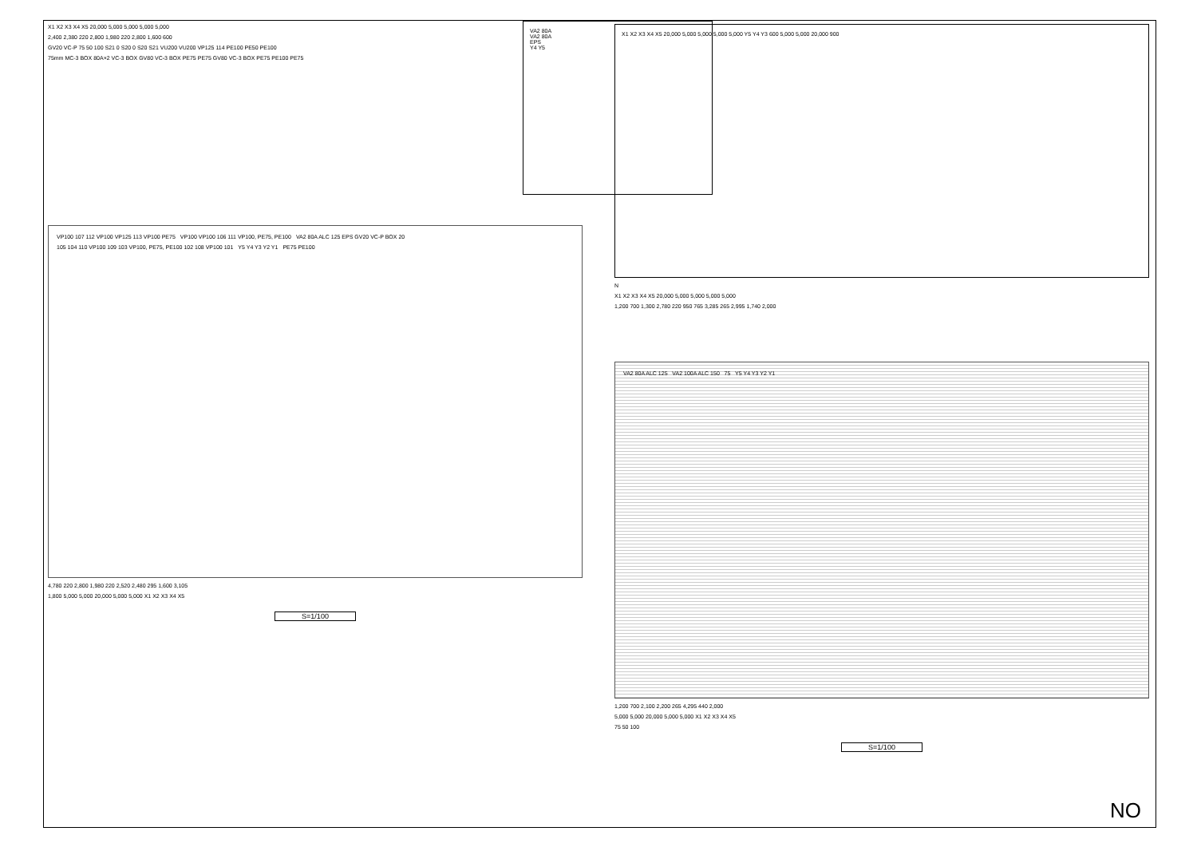VA2 80A
VA2 80A
EPS
Y4 Y5
X1 X2 X3 X4 X5 20,000 5,000 5,000 5,000 5,000
2,400 2,380 220 2,800 1,980 220 2,800 1,600 600
GV20 VC-P 75 50 100 S21 0 S20 0 S20 S21 VU200 VU200 VP125 114 PE100 PE50 PE100
75mm MC-3 BOX 80A×2 VC-3 BOX GV80 VC-3 BOX PE75 PE75 GV80 VC-3 BOX PE75 PE100 PE75
VP100 107 112 VP100 VP125 113 VP100 PE75 VP100 VP100 106 111 VP100, PE75, PE100 VA2 80A ALC 125 EPS GV20 VC-P BOX 20 105 104 110 VP100 109 103 VP100, PE75, PE100 102 108 VP100 101 Y5 Y4 Y3 Y2 Y1 PE75 PE100
4,780 220 2,800 1,980 220 2,520 2,480 295 1,600 3,105
1,800 5,000 5,000 20,000 5,000 5,000 X1 X2 X3 X4 X5
S=1/100
X1 X2 X3 X4 X5 20,000 5,000 5,000 5,000 5,000 Y5 Y4 Y3 600 5,000 5,000 20,000 900
N
X1 X2 X3 X4 X5 20,000 5,000 5,000 5,000 5,000
1,200 700 1,300 2,780 220 950 765 3,285 265 2,995 1,740 2,000
VA2 80A ALC 125 VA2 100A ALC 150 75 Y5 Y4 Y3 Y2 Y1
1,200 700 2,100 2,200 265 4,295 440 2,000
5,000 5,000 20,000 5,000 5,000 X1 X2 X3 X4 X5
75 50 100
S=1/100
NO